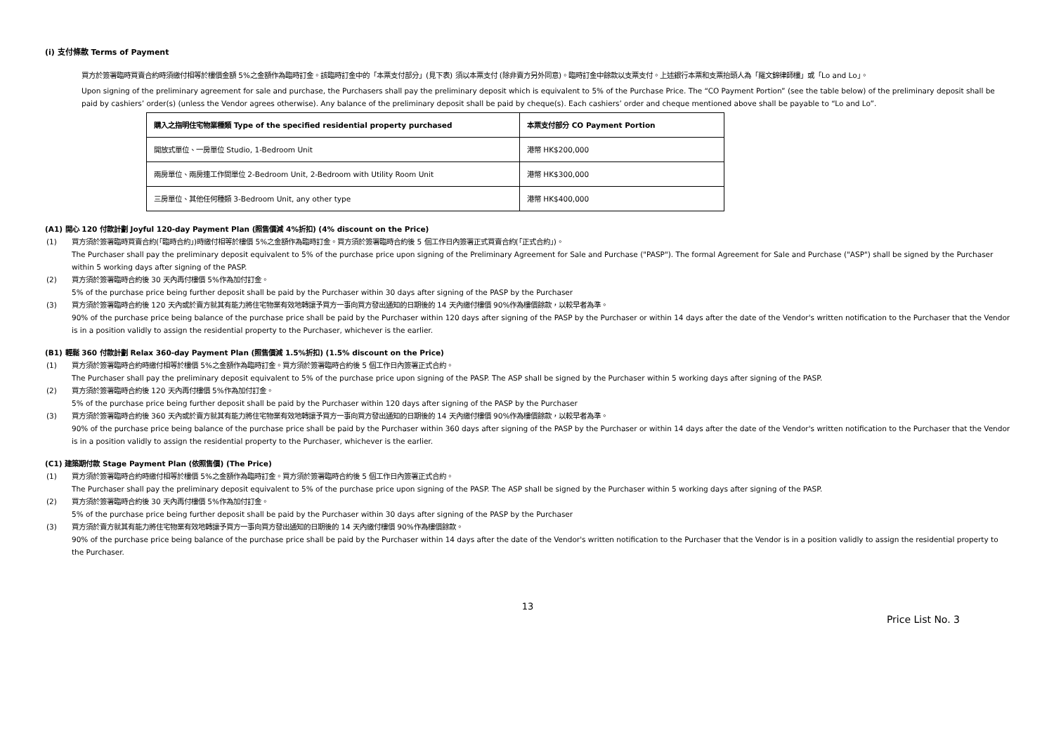(i) 支付條款 Terms of Payment
買方於簽署臨時買賣合約時須繳付相等於樓價金額 5%之金額作為臨時訂金。該臨時訂金中的「本票支付部分」(見下表) 須以本票支付 (除非賣方另外同意)。臨時訂金中餘款以支票支付。上述銀行本票和支票抬頭人為「羅文錦律師樓」或「Lo and Lo」。
Upon signing of the preliminary agreement for sale and purchase, the Purchasers shall pay the preliminary deposit which is equivalent to 5% of the Purchase Price. The “CO Payment Portion” (see the table below) of the preliminary deposit shall be paid by cashiers’ order(s) (unless the Vendor agrees otherwise). Any balance of the preliminary deposit shall be paid by cheque(s). Each cashiers’ order and cheque mentioned above shall be payable to “Lo and Lo”.
| 購入之指明住宅物業種類 Type of the specified residential property purchased | 本票支付部分 CO Payment Portion |
| --- | --- |
| 開放式單位、一房單位 Studio, 1-Bedroom Unit | 港幣 HK$200,000 |
| 兩房單位、兩房連工作間單位 2-Bedroom Unit, 2-Bedroom with Utility Room Unit | 港幣 HK$300,000 |
| 三房單位、其他任何種類 3-Bedroom Unit, any other type | 港幣 HK$400,000 |
(A1) 開心 120 付款計劃 Joyful 120-day Payment Plan (照售價減 4%折扣) (4% discount on the Price)
(1) 買方須於簽署臨時買賣合約(「臨時合約」)時繳付相等於樓價 5%之金額作為臨時訂金。買方須於簽署臨時合約後 5 個工作日內簽署正式買賣合約(「正式合約」)。
The Purchaser shall pay the preliminary deposit equivalent to 5% of the purchase price upon signing of the Preliminary Agreement for Sale and Purchase ("PASP"). The formal Agreement for Sale and Purchase ("ASP") shall be signed by the Purchaser within 5 working days after signing of the PASP.
(2) 買方須於簽署臨時合約後 30 天內再付樓價 5%作為加付訂金。
5% of the purchase price being further deposit shall be paid by the Purchaser within 30 days after signing of the PASP by the Purchaser
(3) 買方須於簽署臨時合約後 120 天內或於賣方就其有能力將住宅物業有效地轉讓予買方一事向買方發出通知的日期後的 14 天內繳付樓價 90%作為樓價餘款，以較早者為準。
90% of the purchase price being balance of the purchase price shall be paid by the Purchaser within 120 days after signing of the PASP by the Purchaser or within 14 days after the date of the Vendor's written notification to the Purchaser that the Vendor is in a position validly to assign the residential property to the Purchaser, whichever is the earlier.
(B1) 輕鬆 360 付款計劃 Relax 360-day Payment Plan (照售價減 1.5%折扣) (1.5% discount on the Price)
(1) 買方須於簽署臨時合約時繳付相等於樓價 5%之金額作為臨時訂金。買方須於簽署臨時合約後 5 個工作日內簽署正式合約。
The Purchaser shall pay the preliminary deposit equivalent to 5% of the purchase price upon signing of the PASP. The ASP shall be signed by the Purchaser within 5 working days after signing of the PASP.
(2) 買方須於簽署臨時合約後 120 天內再付樓價 5%作為加付訂金。
5% of the purchase price being further deposit shall be paid by the Purchaser within 120 days after signing of the PASP by the Purchaser
(3) 買方須於簽署臨時合約後 360 天內或於賣方就其有能力將住宅物業有效地轉讓予買方一事向買方發出通知的日期後的 14 天內繳付樓價 90%作為樓價餘款，以較早者為準。
90% of the purchase price being balance of the purchase price shall be paid by the Purchaser within 360 days after signing of the PASP by the Purchaser or within 14 days after the date of the Vendor's written notification to the Purchaser that the Vendor is in a position validly to assign the residential property to the Purchaser, whichever is the earlier.
(C1) 建築期付款 Stage Payment Plan (依照售價) (The Price)
(1) 買方須於簽署臨時合約時繳付相等於樓價 5%之金額作為臨時訂金。買方須於簽署臨時合約後 5 個工作日內簽署正式合約。
The Purchaser shall pay the preliminary deposit equivalent to 5% of the purchase price upon signing of the PASP. The ASP shall be signed by the Purchaser within 5 working days after signing of the PASP.
(2) 買方須於簽署臨時合約後 30 天內再付樓價 5%作為加付訂金。
5% of the purchase price being further deposit shall be paid by the Purchaser within 30 days after signing of the PASP by the Purchaser
(3) 買方須於賣方就其有能力將住宅物業有效地轉讓予買方一事向買方發出通知的日期後的 14 天內繳付樓價 90%作為樓價餘款。
90% of the purchase price being balance of the purchase price shall be paid by the Purchaser within 14 days after the date of the Vendor's written notification to the Purchaser that the Vendor is in a position validly to assign the residential property to the Purchaser.
13
Price List No. 3